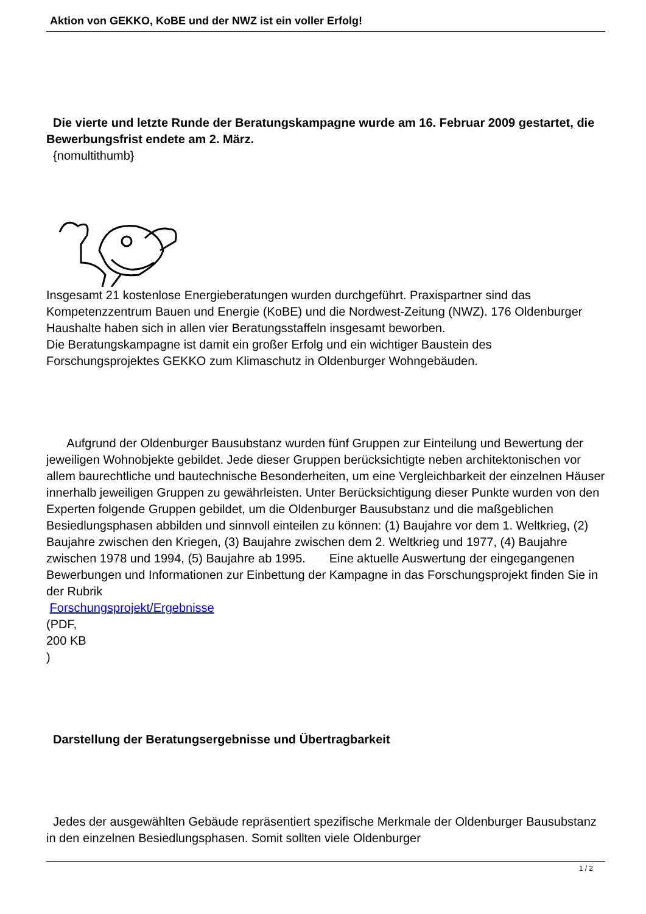Aktion von GEKKO, KoBE und der NWZ ist ein voller Erfolg!
Die vierte und letzte Runde der Beratungskampagne wurde am 16. Februar 2009 gestartet, die Bewerbungsfrist endete am 2. März.
{nomultithumb}
Insgesamt 21 kostenlose Energieberatungen wurden durchgeführt. Praxispartner sind das Kompetenzzentrum Bauen und Energie (KoBE) und die Nordwest-Zeitung (NWZ). 176 Oldenburger Haushalte haben sich in allen vier Beratungsstaffeln insgesamt beworben.
Die Beratungskampagne ist damit ein großer Erfolg und ein wichtiger Baustein des Forschungsprojektes GEKKO zum Klimaschutz in Oldenburger Wohngebäuden.
Aufgrund der Oldenburger Bausubstanz wurden fünf Gruppen zur Einteilung und Bewertung der jeweiligen Wohnobjekte gebildet. Jede dieser Gruppen berücksichtigte neben architektonischen vor allem baurechtliche und bautechnische Besonderheiten, um eine Vergleichbarkeit der einzelnen Häuser innerhalb jeweiligen Gruppen zu gewährleisten. Unter Berücksichtigung dieser Punkte wurden von den Experten folgende Gruppen gebildet, um die Oldenburger Bausubstanz und die maßgeblichen Besiedlungsphasen abbilden und sinnvoll einteilen zu können: (1) Baujahre vor dem 1. Weltkrieg, (2) Baujahre zwischen den Kriegen, (3) Baujahre zwischen dem 2. Weltkrieg und 1977, (4) Baujahre zwischen 1978 und 1994, (5) Baujahre ab 1995. Eine aktuelle Auswertung der eingegangenen Bewerbungen und Informationen zur Einbettung der Kampagne in das Forschungsprojekt finden Sie in der Rubrik
Forschungsprojekt/Ergebnisse
(PDF,
200 KB
)
Darstellung der Beratungsergebnisse und Übertragbarkeit
Jedes der ausgewählten Gebäude repräsentiert spezifische Merkmale der Oldenburger Bausubstanz in den einzelnen Besiedlungsphasen. Somit sollten viele Oldenburger
1 / 2